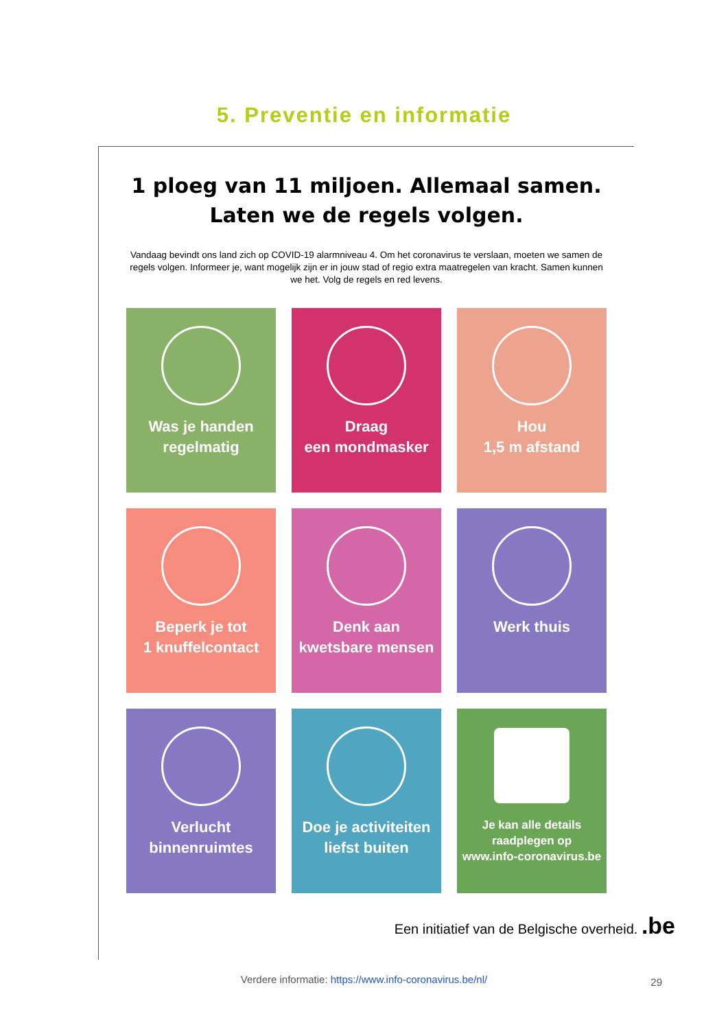5. Preventie en informatie
1 ploeg van 11 miljoen. Allemaal samen.
Laten we de regels volgen.
Vandaag bevindt ons land zich op COVID-19 alarmniveau 4. Om het coronavirus te verslaan, moeten we samen de regels volgen. Informeer je, want mogelijk zijn er in jouw stad of regio extra maatregelen van kracht. Samen kunnen we het. Volg de regels en red levens.
Was je handen
regelmatig
Draag
een mondmasker
Hou
1,5 m afstand
Beperk je tot
1 knuffelcontact
Denk aan
kwetsbare mensen
Werk thuis
Verlucht
binnenruimtes
Doe je activiteiten
liefst buiten
Je kan alle details
raadplegen op
www.info-coronavirus.be
Een initiatief van de Belgische overheid. .be
Verdere informatie: https://www.info-coronavirus.be/nl/
29